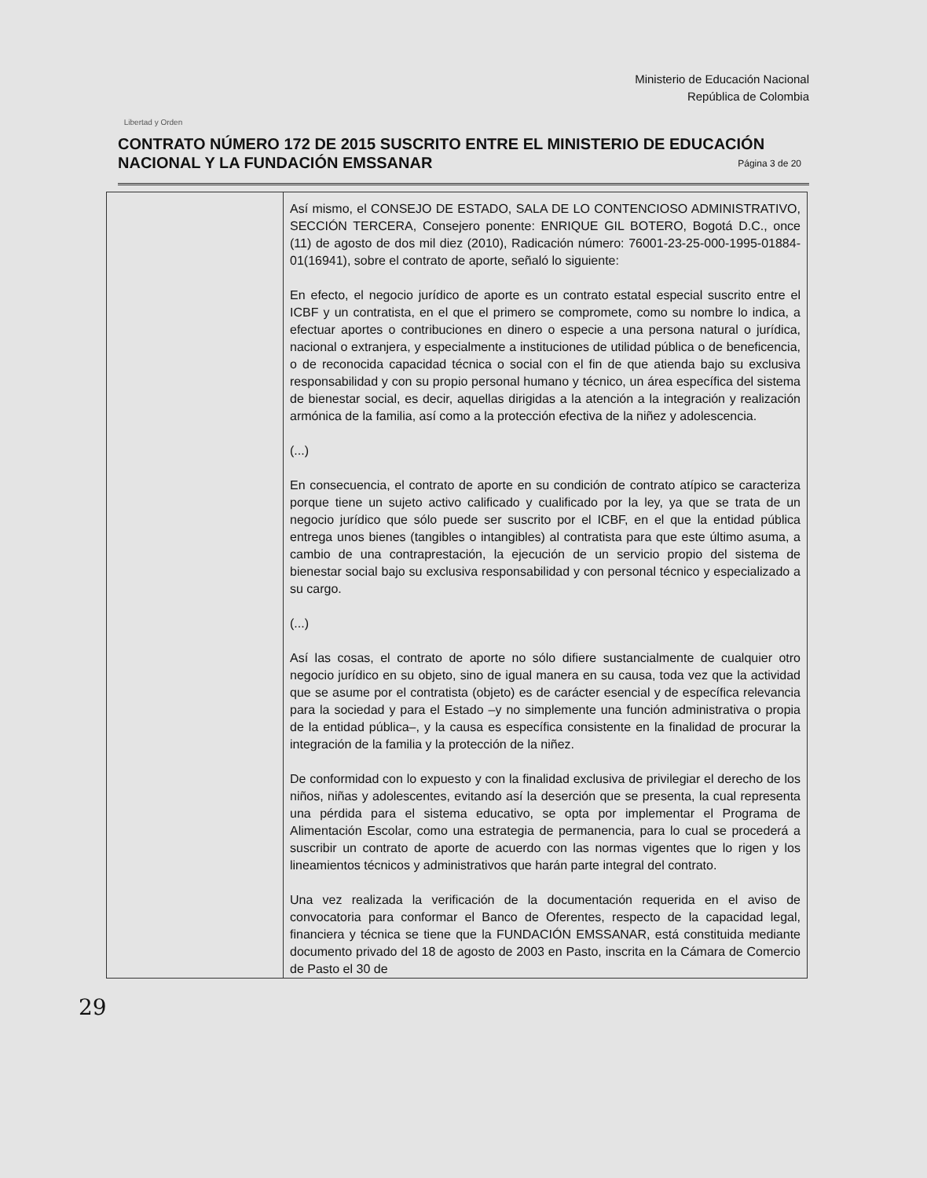Libertad y Orden
Ministerio de Educación Nacional
República de Colombia
CONTRATO NÚMERO 172 DE 2015 SUSCRITO ENTRE EL MINISTERIO DE EDUCACIÓN NACIONAL Y LA FUNDACIÓN EMSSANAR
Página 3 de 20
| | Así mismo, el CONSEJO DE ESTADO, SALA DE LO CONTENCIOSO ADMINISTRATIVO, SECCIÓN TERCERA, Consejero ponente: ENRIQUE GIL BOTERO, Bogotá D.C., once (11) de agosto de dos mil diez (2010), Radicación número: 76001-23-25-000-1995-01884-01(16941), sobre el contrato de aporte, señaló lo siguiente: En efecto, el negocio jurídico de aporte es un contrato estatal especial suscrito entre el ICBF y un contratista, en el que el primero se compromete, como su nombre lo indica, a efectuar aportes o contribuciones en dinero o especie a una persona natural o jurídica, nacional o extranjera, y especialmente a instituciones de utilidad pública o de beneficencia, o de reconocida capacidad técnica o social con el fin de que atienda bajo su exclusiva responsabilidad y con su propio personal humano y técnico, un área específica del sistema de bienestar social, es decir, aquellas dirigidas a la atención a la integración y realización armónica de la familia, así como a la protección efectiva de la niñez y adolescencia. (...) En consecuencia, el contrato de aporte en su condición de contrato atípico se caracteriza porque tiene un sujeto activo calificado y cualificado por la ley, ya que se trata de un negocio jurídico que sólo puede ser suscrito por el ICBF, en el que la entidad pública entrega unos bienes (tangibles o intangibles) al contratista para que este último asuma, a cambio de una contraprestación, la ejecución de un servicio propio del sistema de bienestar social bajo su exclusiva responsabilidad y con personal técnico y especializado a su cargo. (...) Así las cosas, el contrato de aporte no sólo difiere sustancialmente de cualquier otro negocio jurídico en su objeto, sino de igual manera en su causa, toda vez que la actividad que se asume por el contratista (objeto) es de carácter esencial y de específica relevancia para la sociedad y para el Estado –y no simplemente una función administrativa o propia de la entidad pública–, y la causa es específica consistente en la finalidad de procurar la integración de la familia y la protección de la niñez. De conformidad con lo expuesto y con la finalidad exclusiva de privilegiar el derecho de los niños, niñas y adolescentes, evitando así la deserción que se presenta, la cual representa una pérdida para el sistema educativo, se opta por implementar el Programa de Alimentación Escolar, como una estrategia de permanencia, para lo cual se procederá a suscribir un contrato de aporte de acuerdo con las normas vigentes que lo rigen y los lineamientos técnicos y administrativos que harán parte integral del contrato. Una vez realizada la verificación de la documentación requerida en el aviso de convocatoria para conformar el Banco de Oferentes, respecto de la capacidad legal, financiera y técnica se tiene que la FUNDACIÓN EMSSANAR, está constituida mediante documento privado del 18 de agosto de 2003 en Pasto, inscrita en la Cámara de Comercio de Pasto el 30 de |
29